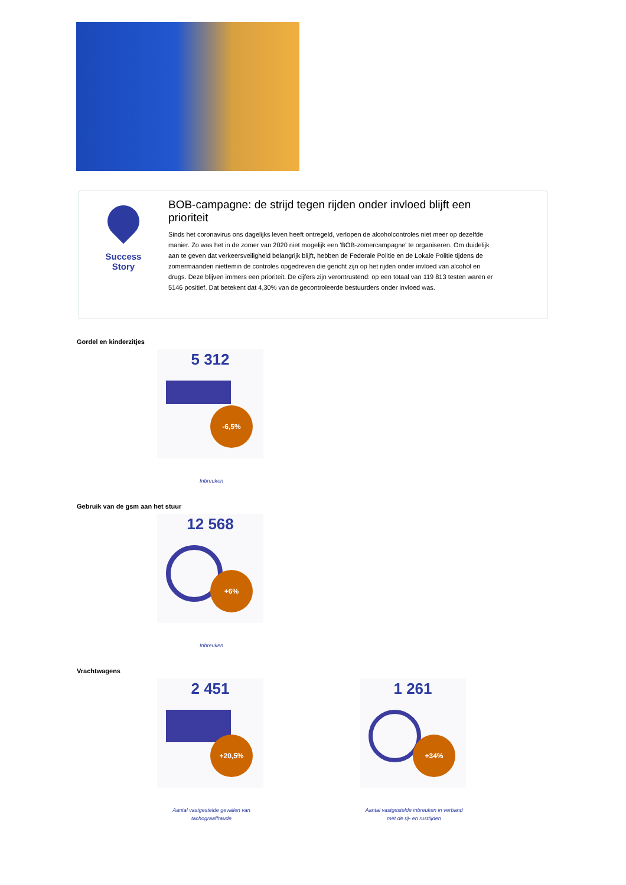Success Story
BOB-campagne: de strijd tegen rijden onder invloed blijft een prioriteit
Sinds het coronavirus ons dagelijks leven heeft ontregeld, verlopen de alcoholcontroles niet meer op dezelfde manier. Zo was het in de zomer van 2020 niet mogelijk een 'BOB-zomercampagne' te organiseren. Om duidelijk aan te geven dat verkeersveiligheid belangrijk blijft, hebben de Federale Politie en de Lokale Politie tijdens de zomermaanden niettemin de controles opgedreven die gericht zijn op het rijden onder invloed van alcohol en drugs. Deze blijven immers een prioriteit. De cijfers zijn verontrustend: op een totaal van 119 813 testen waren er 5146 positief. Dat betekent dat 4,30% van de gecontroleerde bestuurders onder invloed was.
Gordel en kinderzitjes
5 312
-6,5%
Inbreuken
Gebruik van de gsm aan het stuur
12 568
+6%
Inbreuken
Vrachtwagens
2 451
+20,5%
Aantal vastgestelde gevallen van tachograaffraude
1 261
+34%
Aantal vastgestelde inbreuken in verband met de rij- en rusttijden